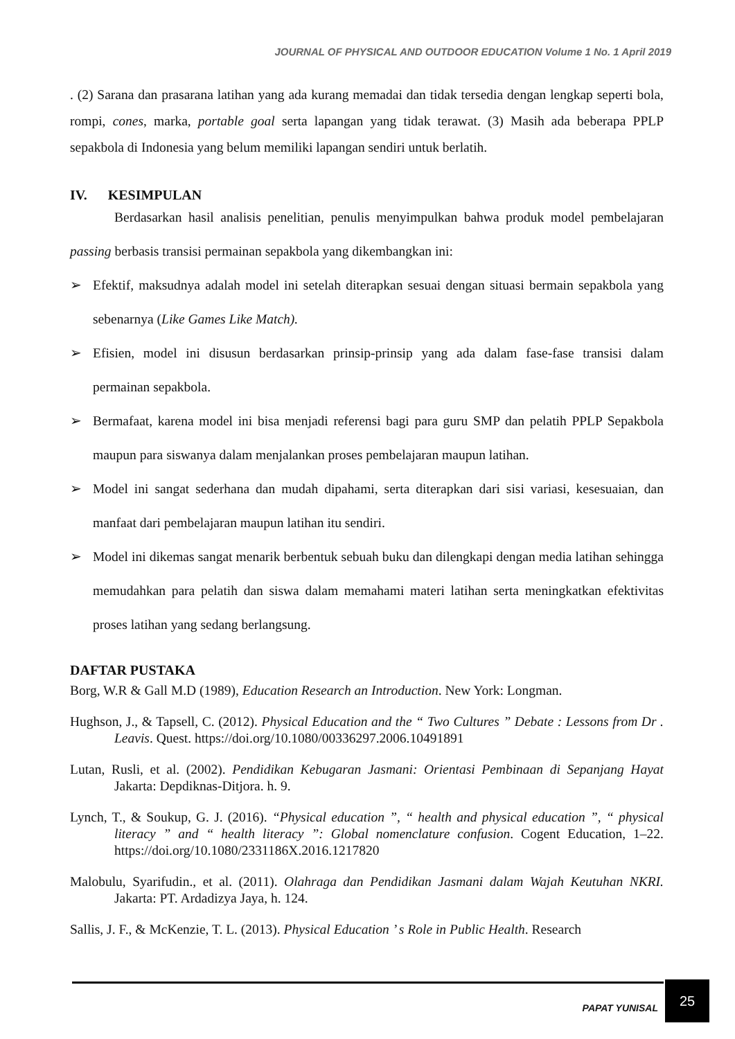JOURNAL OF PHYSICAL AND OUTDOOR EDUCATION Volume 1 No. 1 April 2019
. (2) Sarana dan prasarana latihan yang ada kurang memadai dan tidak tersedia dengan lengkap seperti bola, rompi, cones, marka, portable goal serta lapangan yang tidak terawat. (3) Masih ada beberapa PPLP sepakbola di Indonesia yang belum memiliki lapangan sendiri untuk berlatih.
IV. KESIMPULAN
Berdasarkan hasil analisis penelitian, penulis menyimpulkan bahwa produk model pembelajaran passing berbasis transisi permainan sepakbola yang dikembangkan ini:
➢ Efektif, maksudnya adalah model ini setelah diterapkan sesuai dengan situasi bermain sepakbola yang sebenarnya (Like Games Like Match).
➢ Efisien, model ini disusun berdasarkan prinsip-prinsip yang ada dalam fase-fase transisi dalam permainan sepakbola.
➢ Bermafaat, karena model ini bisa menjadi referensi bagi para guru SMP dan pelatih PPLP Sepakbola maupun para siswanya dalam menjalankan proses pembelajaran maupun latihan.
➢ Model ini sangat sederhana dan mudah dipahami, serta diterapkan dari sisi variasi, kesesuaian, dan manfaat dari pembelajaran maupun latihan itu sendiri.
➢ Model ini dikemas sangat menarik berbentuk sebuah buku dan dilengkapi dengan media latihan sehingga memudahkan para pelatih dan siswa dalam memahami materi latihan serta meningkatkan efektivitas proses latihan yang sedang berlangsung.
DAFTAR PUSTAKA
Borg, W.R & Gall M.D (1989), Education Research an Introduction. New York: Longman.
Hughson, J., & Tapsell, C. (2012). Physical Education and the “ Two Cultures ” Debate : Lessons from Dr . Leavis. Quest. https://doi.org/10.1080/00336297.2006.10491891
Lutan, Rusli, et al. (2002). Pendidikan Kebugaran Jasmani: Orientasi Pembinaan di Sepanjang Hayat Jakarta: Depdiknas-Ditjora. h. 9.
Lynch, T., & Soukup, G. J. (2016). “Physical education ”, “ health and physical education ”, “ physical literacy ” and “ health literacy ”: Global nomenclature confusion. Cogent Education, 1–22. https://doi.org/10.1080/2331186X.2016.1217820
Malobulu, Syarifudin., et al. (2011). Olahraga dan Pendidikan Jasmani dalam Wajah Keutuhan NKRI. Jakarta: PT. Ardadizya Jaya, h. 124.
Sallis, J. F., & McKenzie, T. L. (2013). Physical Education ’ s Role in Public Health. Research
PAPAT YUNISAL
25